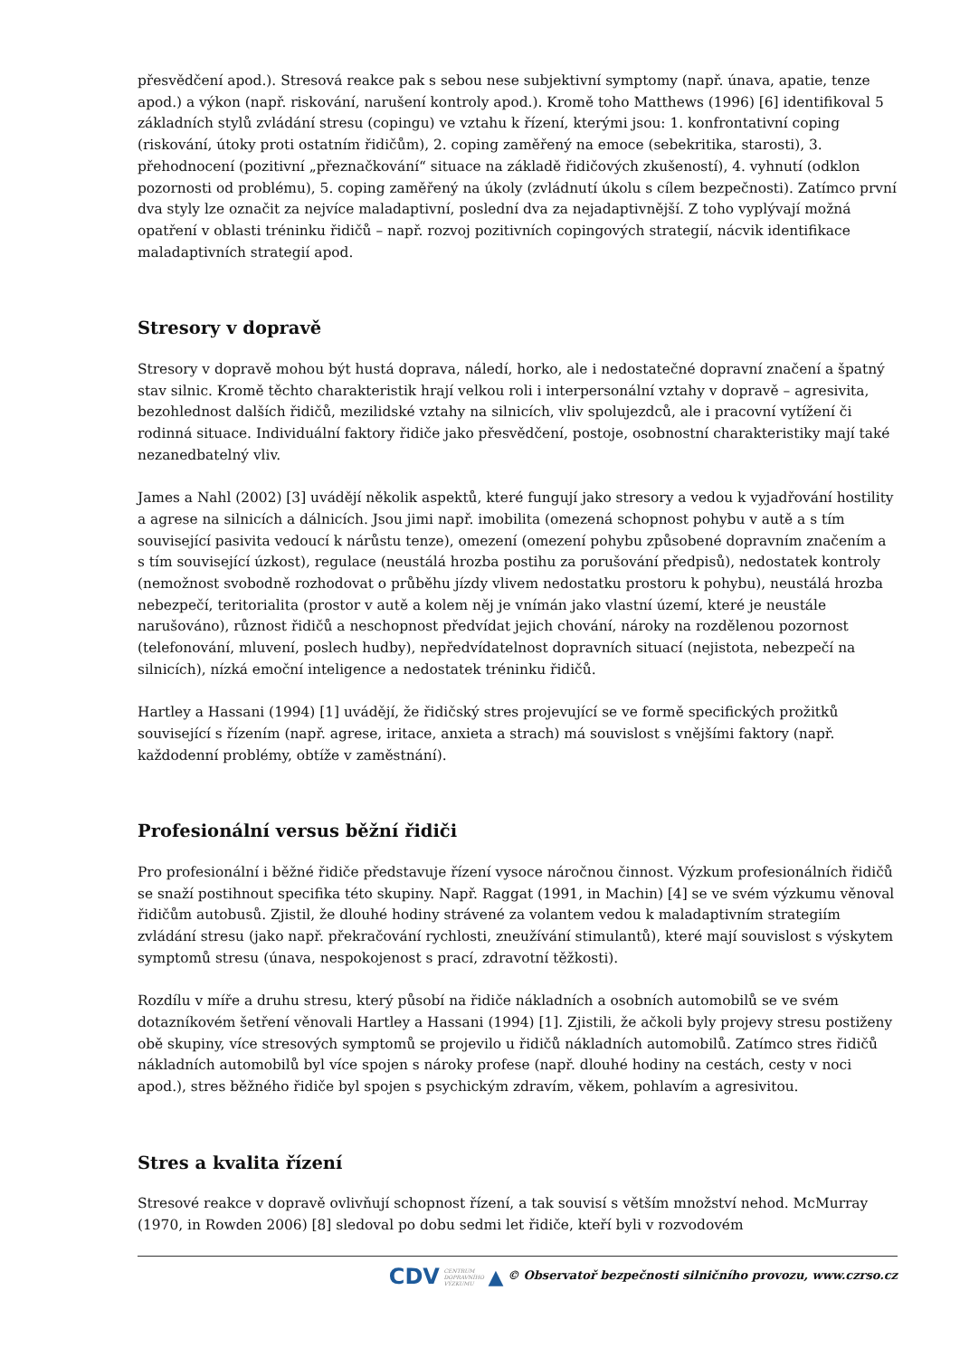přesvědčení apod.). Stresová reakce pak s sebou nese subjektivní symptomy (např. únava, apatie, tenze apod.) a výkon (např. riskování, narušení kontroly apod.). Kromě toho Matthews (1996) [6] identifikoval 5 základních stylů zvládání stresu (copingu) ve vztahu k řízení, kterými jsou: 1. konfrontativní coping (riskování, útoky proti ostatním řidičům), 2. coping zaměřený na emoce (sebekritika, starosti), 3. přehodnocení (pozitivní „přeznačkování“ situace na základě řidičových zkušeností), 4. vyhnutí (odklon pozornosti od problému), 5. coping zaměřený na úkoly (zvládnutí úkolu s cílem bezpečnosti). Zatímco první dva styly lze označit za nejvíce maladaptivní, poslední dva za nejadaptivnější. Z toho vyplývají možná opatření v oblasti tréninku řidičů – např. rozvoj pozitivních copingových strategií, nácvik identifikace maladaptivních strategií apod.
Stresory v dopravě
Stresory v dopravě mohou být hustá doprava, náledí, horko, ale i nedostatečné dopravní značení a špatný stav silnic. Kromě těchto charakteristik hrají velkou roli i interpersonální vztahy v dopravě – agresivita, bezohlednost dalších řidičů, mezilidské vztahy na silnicích, vliv spolujezdců, ale i pracovní vytížení či rodinná situace. Individuální faktory řidiče jako přesvědčení, postoje, osobnostní charakteristiky mají také nezanedbatelný vliv.
James a Nahl (2002) [3] uvádějí několik aspektů, které fungují jako stresory a vedou k vyjadřování hostility a agrese na silnicích a dálnicích. Jsou jimi např. imobilita (omezená schopnost pohybu v autě a s tím související pasivita vedoucí k nárůstu tenze), omezení (omezení pohybu způsobené dopravním značením a s tím související úzkost), regulace (neustálá hrozba postihu za porušování předpisů), nedostatek kontroly (nemožnost svobodně rozhodovat o průběhu jízdy vlivem nedostatku prostoru k pohybu), neustálá hrozba nebezpečí, teritorialita (prostor v autě a kolem něj je vnímán jako vlastní území, které je neustále narušováno), různost řidičů a neschopnost předvídat jejich chování, nároky na rozdělenou pozornost (telefonování, mluvení, poslech hudby), nepředvídatelnost dopravních situací (nejistota, nebezpečí na silnicích), nízká emoční inteligence a nedostatek tréninku řidičů.
Hartley a Hassani (1994) [1] uvádějí, že řidičský stres projevující se ve formě specifických prožitků související s řízením (např. agrese, iritace, anxieta a strach) má souvislost s vnějšími faktory (např. každodenní problémy, obtíže v zaměstnání).
Profesionální versus běžní řidiči
Pro profesionální i běžné řidiče představuje řízení vysoce náročnou činnost. Výzkum profesionálních řidičů se snaží postihnout specifika této skupiny. Např. Raggat (1991, in Machin) [4] se ve svém výzkumu věnoval řidičům autobusů. Zjistil, že dlouhé hodiny strávené za volantem vedou k maladaptivním strategiím zvládání stresu (jako např. překračování rychlosti, zneužívání stimulantů), které mají souvislost s výskytem symptomů stresu (únava, nespokojenost s prací, zdravotní těžkosti).
Rozdílu v míře a druhu stresu, který působí na řidiče nákladních a osobních automobilů se ve svém dotazníkovém šetření věnovali Hartley a Hassani (1994) [1]. Zjistili, že ačkoli byly projevy stresu postiženy obě skupiny, více stresových symptomů se projevilo u řidičů nákladních automobilů. Zatímco stres řidičů nákladních automobilů byl více spojen s nároky profese (např. dlouhé hodiny na cestách, cesty v noci apod.), stres běžného řidiče byl spojen s psychickým zdravím, věkem, pohlavím a agresivitou.
Stres a kvalita řízení
Stresové reakce v dopravě ovlivňují schopnost řízení, a tak souvisí s větším množství nehod. McMurray (1970, in Rowden 2006) [8] sledoval po dobu sedmi let řidiče, kteří byli v rozvodovém
CDV CENTRUM
DOPRAVNÍHO
VÝZKUMU ▲ © Observatoř bezpečnosti silničního provozu, www.czrso.cz